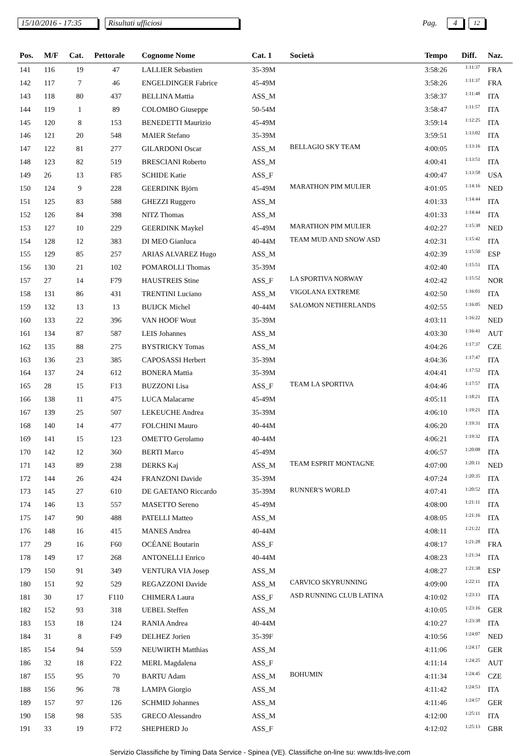15/10/2016 - 17:35 Risultati ufficiosi Pag. 4 12
| Pos. | M/F | Cat. | Pettorale | Cognome Nome | Cat. 1 | Società | Tempo | Diff. | Naz. |
| --- | --- | --- | --- | --- | --- | --- | --- | --- | --- |
| 141 | 116 | 19 | 47 | LALLIER Sebastien | 35-39M | | 3:58:26 | 1:11:37 | FRA |
| 142 | 117 | 7 | 46 | ENGELDINGER Fabrice | 45-49M | | 3:58:26 | 1:11:37 | FRA |
| 143 | 118 | 80 | 437 | BELLINA Mattia | ASS_M | | 3:58:37 | 1:11:48 | ITA |
| 144 | 119 | 1 | 89 | COLOMBO Giuseppe | 50-54M | | 3:58:47 | 1:11:57 | ITA |
| 145 | 120 | 8 | 153 | BENEDETTI Maurizio | 45-49M | | 3:59:14 | 1:12:25 | ITA |
| 146 | 121 | 20 | 548 | MAIER Stefano | 35-39M | | 3:59:51 | 1:13:02 | ITA |
| 147 | 122 | 81 | 277 | GILARDONI Oscar | ASS_M | BELLAGIO SKY TEAM | 4:00:05 | 1:13:16 | ITA |
| 148 | 123 | 82 | 519 | BRESCIANI Roberto | ASS_M | | 4:00:41 | 1:13:51 | ITA |
| 149 | 26 | 13 | F85 | SCHIDE Katie | ASS_F | | 4:00:47 | 1:13:58 | USA |
| 150 | 124 | 9 | 228 | GEERDINK Björn | 45-49M | MARATHON PIM MULIER | 4:01:05 | 1:14:16 | NED |
| 151 | 125 | 83 | 588 | GHEZZI Ruggero | ASS_M | | 4:01:33 | 1:14:44 | ITA |
| 152 | 126 | 84 | 398 | NITZ Thomas | ASS_M | | 4:01:33 | 1:14:44 | ITA |
| 153 | 127 | 10 | 229 | GEERDINK Maykel | 45-49M | MARATHON PIM MULIER | 4:02:27 | 1:15:38 | NED |
| 154 | 128 | 12 | 383 | DI MEO Gianluca | 40-44M | TEAM MUD AND SNOW ASD | 4:02:31 | 1:15:42 | ITA |
| 155 | 129 | 85 | 257 | ARIAS ALVAREZ Hugo | ASS_M | | 4:02:39 | 1:15:50 | ESP |
| 156 | 130 | 21 | 102 | POMAROLLI Thomas | 35-39M | | 4:02:40 | 1:15:51 | ITA |
| 157 | 27 | 14 | F79 | HAUSTREIS Stine | ASS_F | LA SPORTIVA NORWAY | 4:02:42 | 1:15:52 | NOR |
| 158 | 131 | 86 | 431 | TRENTINI Luciano | ASS_M | VIGOLANA EXTREME | 4:02:50 | 1:16:01 | ITA |
| 159 | 132 | 13 | 13 | BUIJCK Michel | 40-44M | SALOMON NETHERLANDS | 4:02:55 | 1:16:05 | NED |
| 160 | 133 | 22 | 396 | VAN HOOF Wout | 35-39M | | 4:03:11 | 1:16:22 | NED |
| 161 | 134 | 87 | 587 | LEIS Johannes | ASS_M | | 4:03:30 | 1:16:41 | AUT |
| 162 | 135 | 88 | 275 | BYSTRICKY Tomas | ASS_M | | 4:04:26 | 1:17:37 | CZE |
| 163 | 136 | 23 | 385 | CAPOSASSI Herbert | 35-39M | | 4:04:36 | 1:17:47 | ITA |
| 164 | 137 | 24 | 612 | BONERA Mattia | 35-39M | | 4:04:41 | 1:17:52 | ITA |
| 165 | 28 | 15 | F13 | BUZZONI Lisa | ASS_F | TEAM LA SPORTIVA | 4:04:46 | 1:17:57 | ITA |
| 166 | 138 | 11 | 475 | LUCA Malacarne | 45-49M | | 4:05:11 | 1:18:21 | ITA |
| 167 | 139 | 25 | 507 | LEKEUCHE Andrea | 35-39M | | 4:06:10 | 1:19:21 | ITA |
| 168 | 140 | 14 | 477 | FOLCHINI Mauro | 40-44M | | 4:06:20 | 1:19:31 | ITA |
| 169 | 141 | 15 | 123 | OMETTO Gerolamo | 40-44M | | 4:06:21 | 1:19:32 | ITA |
| 170 | 142 | 12 | 360 | BERTI Marco | 45-49M | | 4:06:57 | 1:20:08 | ITA |
| 171 | 143 | 89 | 238 | DERKS Kaj | ASS_M | TEAM ESPRIT MONTAGNE | 4:07:00 | 1:20:11 | NED |
| 172 | 144 | 26 | 424 | FRANZONI Davide | 35-39M | | 4:07:24 | 1:20:35 | ITA |
| 173 | 145 | 27 | 610 | DE GAETANO Riccardo | 35-39M | RUNNER'S WORLD | 4:07:41 | 1:20:52 | ITA |
| 174 | 146 | 13 | 557 | MASETTO Sereno | 45-49M | | 4:08:00 | 1:21:11 | ITA |
| 175 | 147 | 90 | 488 | PATELLI Matteo | ASS_M | | 4:08:05 | 1:21:16 | ITA |
| 176 | 148 | 16 | 415 | MANES Andrea | 40-44M | | 4:08:11 | 1:21:22 | ITA |
| 177 | 29 | 16 | F60 | OCÉANE Boutarin | ASS_F | | 4:08:17 | 1:21:28 | FRA |
| 178 | 149 | 17 | 268 | ANTONELLI Enrico | 40-44M | | 4:08:23 | 1:21:34 | ITA |
| 179 | 150 | 91 | 349 | VENTURA VIA Josep | ASS_M | | 4:08:27 | 1:21:38 | ESP |
| 180 | 151 | 92 | 529 | REGAZZONI Davide | ASS_M | CARVICO SKYRUNNING | 4:09:00 | 1:22:11 | ITA |
| 181 | 30 | 17 | F110 | CHIMERA Laura | ASS_F | ASD RUNNING CLUB LATINA | 4:10:02 | 1:23:13 | ITA |
| 182 | 152 | 93 | 318 | UEBEL Steffen | ASS_M | | 4:10:05 | 1:23:16 | GER |
| 183 | 153 | 18 | 124 | RANIA Andrea | 40-44M | | 4:10:27 | 1:23:38 | ITA |
| 184 | 31 | 8 | F49 | DELHEZ Jorien | 35-39F | | 4:10:56 | 1:24:07 | NED |
| 185 | 154 | 94 | 559 | NEUWIRTH Matthias | ASS_M | | 4:11:06 | 1:24:17 | GER |
| 186 | 32 | 18 | F22 | MERL Magdalena | ASS_F | | 4:11:14 | 1:24:25 | AUT |
| 187 | 155 | 95 | 70 | BARTU Adam | ASS_M | BOHUMIN | 4:11:34 | 1:24:45 | CZE |
| 188 | 156 | 96 | 78 | LAMPA Giorgio | ASS_M | | 4:11:42 | 1:24:53 | ITA |
| 189 | 157 | 97 | 126 | SCHMID Johannes | ASS_M | | 4:11:46 | 1:24:57 | GER |
| 190 | 158 | 98 | 535 | GRECO Alessandro | ASS_M | | 4:12:00 | 1:25:11 | ITA |
| 191 | 33 | 19 | F72 | SHEPHERD Jo | ASS_F | | 4:12:02 | 1:25:13 | GBR |
Servizio Classifiche by Timing Data Service - Spinea (VE). Classifiche on-line su: www.tds-live.com